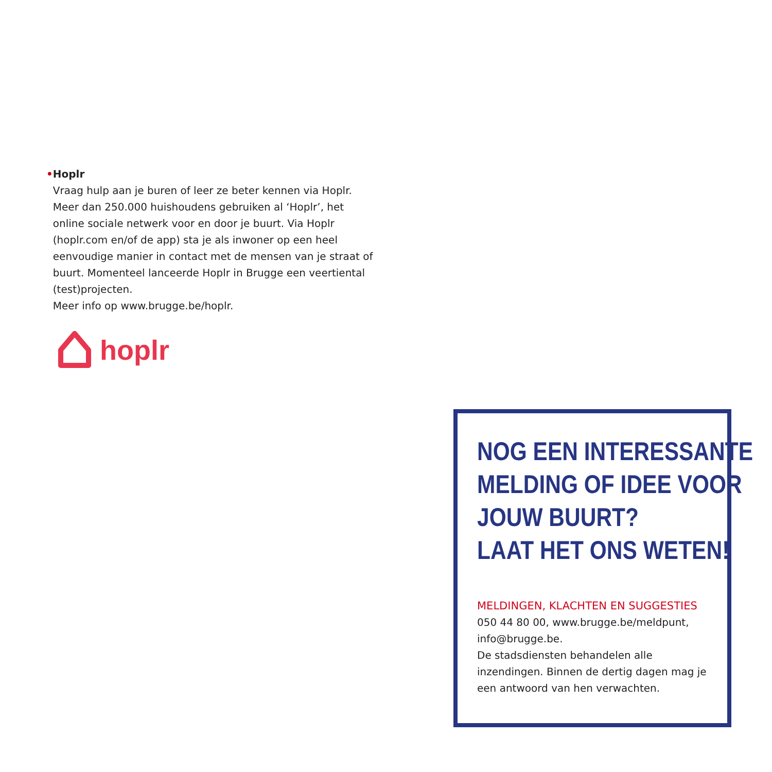• Hoplr
Vraag hulp aan je buren of leer ze beter kennen via Hoplr. Meer dan 250.000 huishoudens gebruiken al ‘Hoplr’, het online sociale netwerk voor en door je buurt. Via Hoplr (hoplr.com en/of de app) sta je als inwoner op een heel eenvoudige manier in contact met de mensen van je straat of buurt. Momenteel lanceerde Hoplr in Brugge een veertiental (test)projecten.
Meer info op www.brugge.be/hoplr.
hoplr
NOG EEN INTERESSANTE
MELDING OF IDEE VOOR
JOUW BUURT?
LAAT HET ONS WETEN!
MELDINGEN, KLACHTEN EN SUGGESTIES
050 44 80 00, www.brugge.be/meldpunt, info@brugge.be.
De stadsdiensten behandelen alle inzendingen. Binnen de dertig dagen mag je een antwoord van hen verwachten.